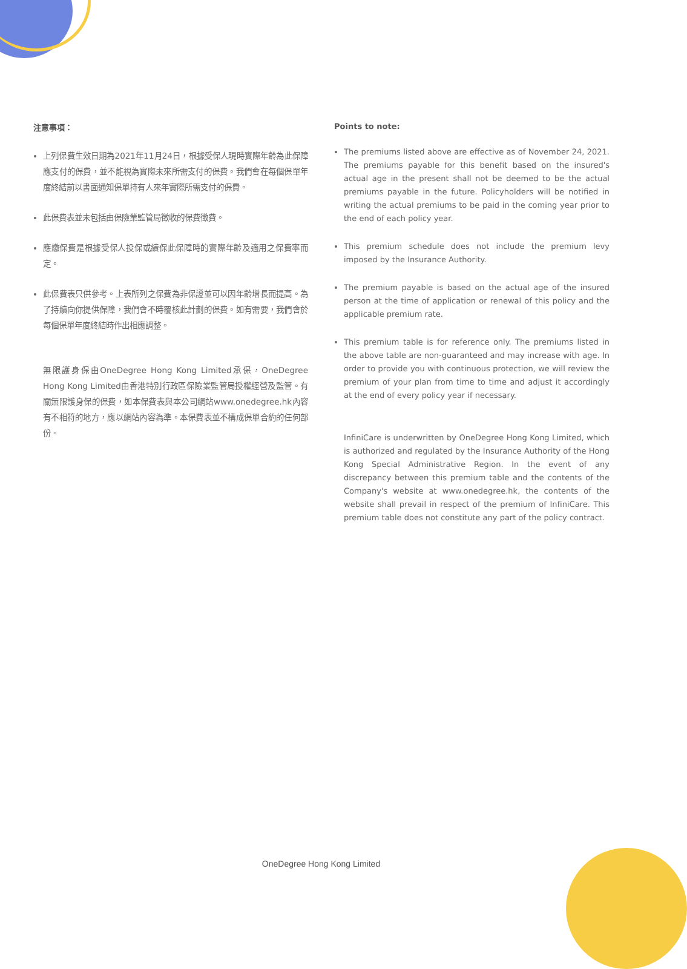注意事項：
上列保費生效日期為2021年11月24日，根據受保人現時實際年齡為此保障應支付的保費，並不能視為實際未來所需支付的保費。我們會在每個保單年度終結前以書面通知保單持有人來年實際所需支付的保費。
此保費表並未包括由保險業監管局徵收的保費徵費。
應繳保費是根據受保人投保或續保此保障時的實際年齡及適用之保費率而定。
此保費表只供參考。上表所列之保費為非保證並可以因年齡增長而提高。為了持續向你提供保障，我們會不時覆核此計劃的保費。如有需要，我們會於每個保單年度終結時作出相應調整。
無限護身保由OneDegree Hong Kong Limited承保，OneDegree Hong Kong Limited由香港特別行政區保險業監管局授權經營及監管。有關無限護身保的保費，如本保費表與本公司網站www.onedegree.hk內容有不相符的地方，應以網站內容為準。本保費表並不構成保單合約的任何部份。
Points to note:
The premiums listed above are effective as of November 24, 2021. The premiums payable for this benefit based on the insured's actual age in the present shall not be deemed to be the actual premiums payable in the future. Policyholders will be notified in writing the actual premiums to be paid in the coming year prior to the end of each policy year.
This premium schedule does not include the premium levy imposed by the Insurance Authority.
The premium payable is based on the actual age of the insured person at the time of application or renewal of this policy and the applicable premium rate.
This premium table is for reference only. The premiums listed in the above table are non-guaranteed and may increase with age. In order to provide you with continuous protection, we will review the premium of your plan from time to time and adjust it accordingly at the end of every policy year if necessary.
InfiniCare is underwritten by OneDegree Hong Kong Limited, which is authorized and regulated by the Insurance Authority of the Hong Kong Special Administrative Region. In the event of any discrepancy between this premium table and the contents of the Company's website at www.onedegree.hk, the contents of the website shall prevail in respect of the premium of InfiniCare. This premium table does not constitute any part of the policy contract.
OneDegree Hong Kong Limited